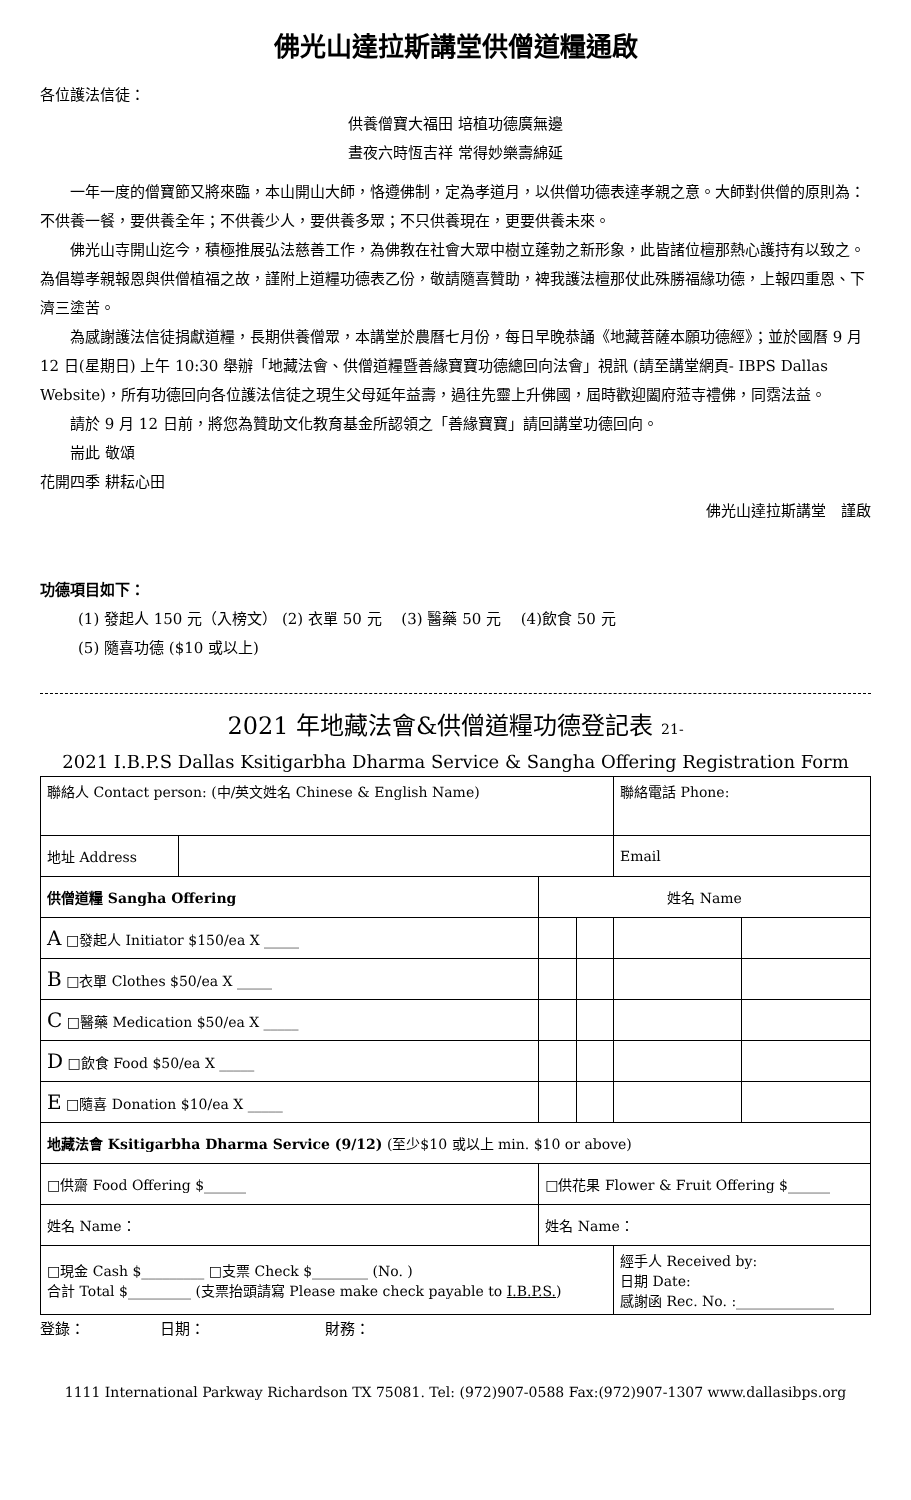佛光山達拉斯講堂供僧道糧通啟
各位護法信徒：
供養僧寶大福田 培植功德廣無邊
晝夜六時恆吉祥 常得妙樂壽綿延
一年一度的僧寶節又將來臨，本山開山大師，恪遵佛制，定為孝道月，以供僧功德表達孝親之意。大師對供僧的原則為：不供養一餐，要供養全年；不供養少人，要供養多眾；不只供養現在，更要供養未來。
佛光山寺開山迄今，積極推展弘法慈善工作，為佛教在社會大眾中樹立蓬勃之新形象，此皆諸位檀那熱心護持有以致之。為倡導孝親報恩與供僧植福之故，謹附上道糧功德表乙份，敬請隨喜贊助，裨我護法檀那仗此殊勝福緣功德，上報四重恩、下濟三塗苦。
為感謝護法信徒捐獻道糧，長期供養僧眾，本講堂於農曆七月份，每日早晚恭誦《地藏菩薩本願功德經》；並於國曆 9 月 12 日(星期日) 上午 10:30 舉辦「地藏法會、供僧道糧暨善緣寶寶功德總回向法會」視訊 (請至講堂網頁- IBPS Dallas Website)，所有功德回向各位護法信徒之現生父母延年益壽，過往先靈上升佛國，屆時歡迎闔府蒞寺禮佛，同霑法益。
請於 9 月 12 日前，將您為贊助文化教育基金所認領之「善緣寶寶」請回講堂功德回向。
耑此 敬頌
花開四季 耕耘心田
佛光山達拉斯講堂　謹啟
功德項目如下：
(1) 發起人 150 元（入榜文） (2) 衣單 50 元 　(3) 醫藥 50 元 　(4)飲食 50 元
(5) 隨喜功德 ($10 或以上)
2021 年地藏法會&供僧道糧功德登記表 21-
2021 I.B.P.S Dallas Ksitigarbha Dharma Service & Sangha Offering Registration Form
| 聯絡人 Contact person: (中/英文姓名 Chinese & English Name) | | | | 聯絡電話 Phone: | |
| 地址 Address | | | | Email | |
| 供僧道糧 Sangha Offering | | 姓名 Name | | | |
| A □發起人 Initiator $150/ea X _____ | | | | | |
| B □衣單 Clothes $50/ea X _____ | | | | | |
| C □醫藥 Medication $50/ea X _____ | | | | | |
| D □飲食 Food $50/ea X _____ | | | | | |
| E □隨喜 Donation $10/ea X _____ | | | | | |
| 地藏法會 Ksitigarbha Dharma Service (9/12) (至少$10 或以上 min. $10 or above) | | | | | |
| □供齋 Food Offering $______ | | □供花果 Flower & Fruit Offering $______ | | | |
| 姓名 Name： | | 姓名 Name： | | | |
| □現金 Cash $_________ □支票 Check $________ (No. ) 合計 Total $_________ (支票抬頭請寫 Please make check payable to I.B.P.S. ) | | | | 經手人 Received by: 日期 Date: 感謝函 Rec. No. :______________ | |
登錄：　　　　　日期：　　　　　　　　財務：
1111 International Parkway Richardson TX 75081. Tel: (972)907-0588 Fax:(972)907-1307 www.dallasibps.org